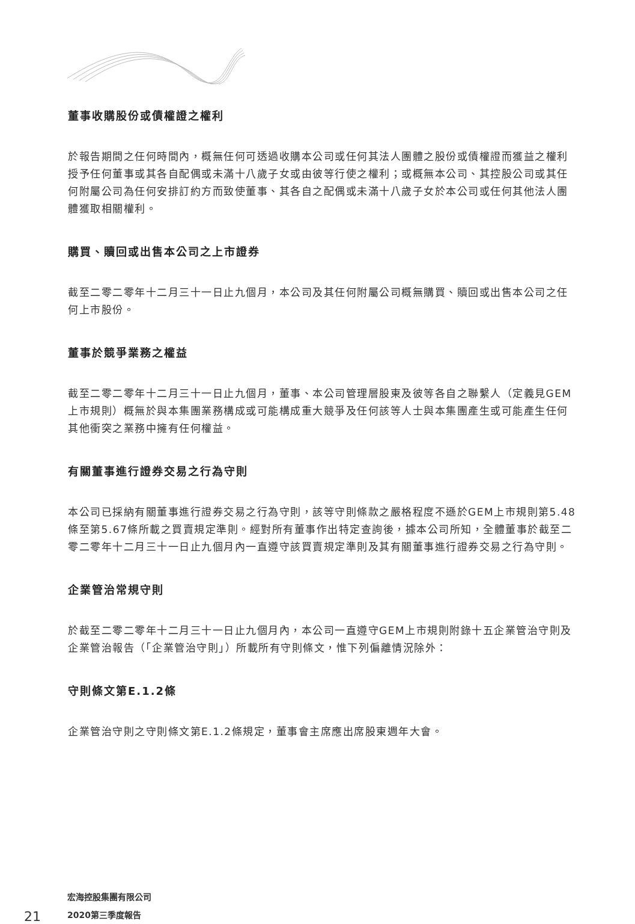董事收購股份或債權證之權利
於報告期間之任何時間內，概無任何可透過收購本公司或任何其法人團體之股份或債權證而獲益之權利授予任何董事或其各自配偶或未滿十八歲子女或由彼等行使之權利；或概無本公司、其控股公司或其任何附屬公司為任何安排訂約方而致使董事、其各自之配偶或未滿十八歲子女於本公司或任何其他法人團體獲取相關權利。
購買、贖回或出售本公司之上市證券
截至二零二零年十二月三十一日止九個月，本公司及其任何附屬公司概無購買、贖回或出售本公司之任何上市股份。
董事於競爭業務之權益
截至二零二零年十二月三十一日止九個月，董事、本公司管理層股東及彼等各自之聯繫人（定義見GEM上市規則）概無於與本集團業務構成或可能構成重大競爭及任何該等人士與本集團產生或可能產生任何其他衝突之業務中擁有任何權益。
有關董事進行證券交易之行為守則
本公司已採納有關董事進行證券交易之行為守則，該等守則條款之嚴格程度不遜於GEM上市規則第5.48條至第5.67條所載之買賣規定準則。經對所有董事作出特定查詢後，據本公司所知，全體董事於截至二零二零年十二月三十一日止九個月內一直遵守該買賣規定準則及其有關董事進行證券交易之行為守則。
企業管治常規守則
於截至二零二零年十二月三十一日止九個月內，本公司一直遵守GEM上市規則附錄十五企業管治守則及企業管治報告（「企業管治守則」）所載所有守則條文，惟下列偏離情況除外：
守則條文第E.1.2條
企業管治守則之守則條文第E.1.2條規定，董事會主席應出席股東週年大會。
21
宏海控股集團有限公司
2020第三季度報告